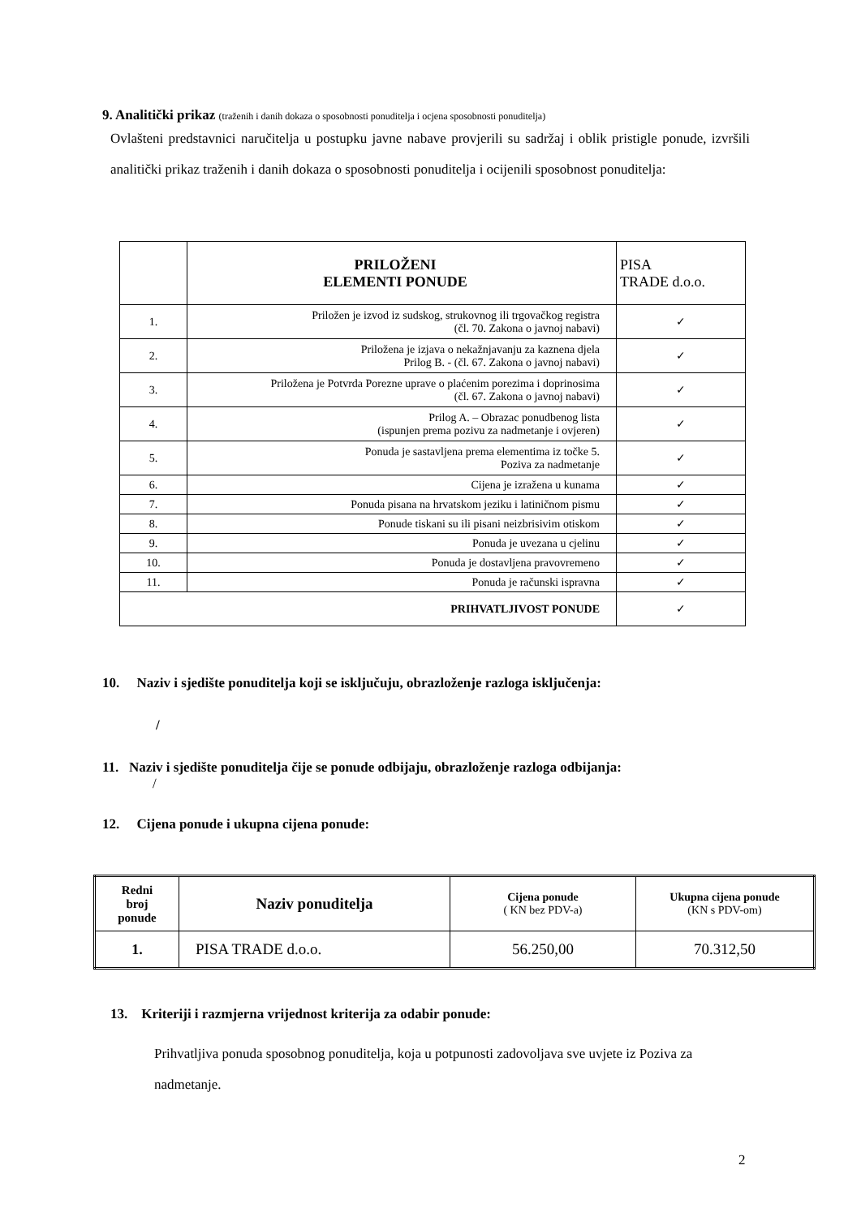9. Analitički prikaz (traženih i danih dokaza o sposobnosti ponuditelja i ocjena sposobnosti ponuditelja)
Ovlašteni predstavnici naručitelja u postupku javne nabave provjerili su sadržaj i oblik pristigle ponude, izvršili analitički prikaz traženih i danih dokaza o sposobnosti ponuditelja i ocijenili sposobnost ponuditelja:
| | PRILOŽENI ELEMENTI PONUDE | PISA TRADE d.o.o. |
| 1. | Priložen je izvod iz sudskog, strukovnog ili trgovačkog registra (čl. 70. Zakona o javnoj nabavi) | ✓ |
| 2. | Priložena je izjava o nekažnjavanju za kaznena djela Prilog B. - (čl. 67. Zakona o javnoj nabavi) | ✓ |
| 3. | Priložena je Potvrda Porezne uprave o plaćenim porezima i doprinosima (čl. 67. Zakona o javnoj nabavi) | ✓ |
| 4. | Prilog A. – Obrazac ponudbenog lista (ispunjen prema pozivu za nadmetanje i ovjeren) | ✓ |
| 5. | Ponuda je sastavljena prema elementima iz točke 5. Poziva za nadmetanje | ✓ |
| 6. | Cijena je izražena u kunama | ✓ |
| 7. | Ponuda pisana na hrvatskom jeziku i latiničnom pismu | ✓ |
| 8. | Ponude tiskani su ili pisani neizbrisivim otiskom | ✓ |
| 9. | Ponuda je uvezana u cjelinu | ✓ |
| 10. | Ponuda je dostavljena pravovremeno | ✓ |
| 11. | Ponuda je računski ispravna | ✓ |
| PRIHVATLJIVOST PONUDE | | ✓ |
10. Naziv i sjedište ponuditelja koji se isključuju, obrazloženje razloga isključenja:
/
11. Naziv i sjedište ponuditelja čije se ponude odbijaju, obrazloženje razloga odbijanja:
/
12. Cijena ponude i ukupna cijena ponude:
| Redni broj ponude | Naziv ponuditelja | Cijena ponude ( KN bez PDV-a) | Ukupna cijena ponude (KN s PDV-om) |
| --- | --- | --- | --- |
| 1. | PISA TRADE d.o.o. | 56.250,00 | 70.312,50 |
13. Kriteriji i razmjerna vrijednost kriterija za odabir ponude:
Prihvatljiva ponuda sposobnog ponuditelja, koja u potpunosti zadovoljava sve uvjete iz Poziva za nadmetanje.
2